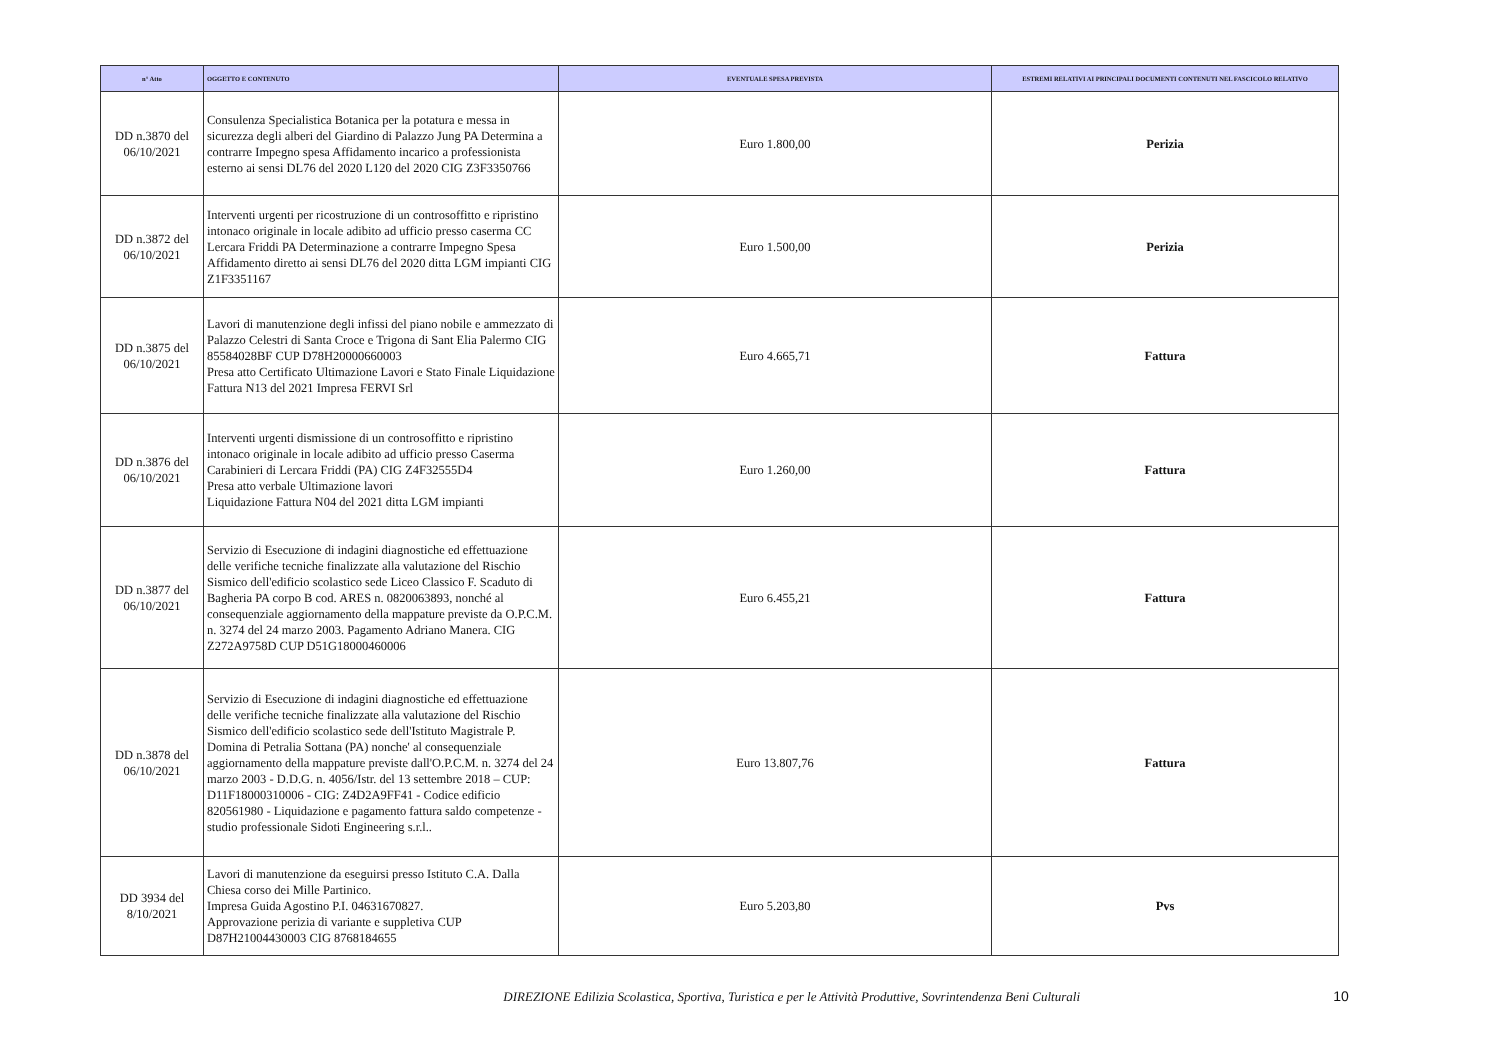| n° Atto | OGGETTO E CONTENUTO | EVENTUALE SPESA PREVISTA | ESTREMI RELATIVI AI PRINCIPALI DOCUMENTI CONTENUTI NEL FASCICOLO RELATIVO |
| --- | --- | --- | --- |
| DD n.3870 del 06/10/2021 | Consulenza Specialistica Botanica per la potatura e messa in sicurezza degli alberi del Giardino di Palazzo Jung PA Determina a contrarre Impegno spesa Affidamento incarico a professionista esterno ai sensi DL76 del 2020 L120 del 2020 CIG Z3F3350766 | Euro 1.800,00 | Perizia |
| DD n.3872 del 06/10/2021 | Interventi urgenti per ricostruzione di un controsoffitto e ripristino intonaco originale in locale adibito ad ufficio presso caserma CC Lercara Friddi PA Determinazione a contrarre Impegno Spesa Affidamento diretto ai sensi DL76 del 2020 ditta LGM impianti CIG Z1F3351167 | Euro 1.500,00 | Perizia |
| DD n.3875 del 06/10/2021 | Lavori di manutenzione degli infissi del piano nobile e ammezzato di Palazzo Celestri di Santa Croce e Trigona di Sant Elia Palermo CIG 85584028BF CUP D78H20000660003 Presa atto Certificato Ultimazione Lavori e Stato Finale Liquidazione Fattura N13 del 2021 Impresa FERVI Srl | Euro 4.665,71 | Fattura |
| DD n.3876 del 06/10/2021 | Interventi urgenti dismissione di un controsoffitto e ripristino intonaco originale in locale adibito ad ufficio presso Caserma Carabinieri di Lercara Friddi (PA) CIG Z4F32555D4 Presa atto verbale Ultimazione lavori Liquidazione Fattura N04 del 2021 ditta LGM impianti | Euro 1.260,00 | Fattura |
| DD n.3877 del 06/10/2021 | Servizio di Esecuzione di indagini diagnostiche ed effettuazione delle verifiche tecniche finalizzate alla valutazione del Rischio Sismico dell'edificio scolastico sede Liceo Classico F. Scaduto di Bagheria PA corpo B cod. ARES n. 0820063893, nonché al consequenziale aggiornamento della mappature previste da O.P.C.M. n. 3274 del 24 marzo 2003. Pagamento Adriano Manera. CIG Z272A9758D CUP D51G18000460006 | Euro 6.455,21 | Fattura |
| DD n.3878 del 06/10/2021 | Servizio di Esecuzione di indagini diagnostiche ed effettuazione delle verifiche tecniche finalizzate alla valutazione del Rischio Sismico dell'edificio scolastico sede dell'Istituto Magistrale P. Domina di Petralia Sottana (PA) nonche' al consequenziale aggiornamento della mappature previste dall'O.P.C.M. n. 3274 del 24 marzo 2003 - D.D.G. n. 4056/Istr. del 13 settembre 2018 – CUP: D11F18000310006 - CIG: Z4D2A9FF41 - Codice edificio 820561980 - Liquidazione e pagamento fattura saldo competenze - studio professionale Sidoti Engineering s.r.l.. | Euro 13.807,76 | Fattura |
| DD 3934 del 8/10/2021 | Lavori di manutenzione da eseguirsi presso Istituto C.A. Dalla Chiesa corso dei Mille Partinico. Impresa Guida Agostino P.I. 04631670827. Approvazione perizia di variante e suppletiva CUP D87H21004430003 CIG 8768184655 | Euro 5.203,80 | Pvs |
DIREZIONE Edilizia Scolastica, Sportiva, Turistica e per le Attività Produttive, Sovrintendenza Beni Culturali 10